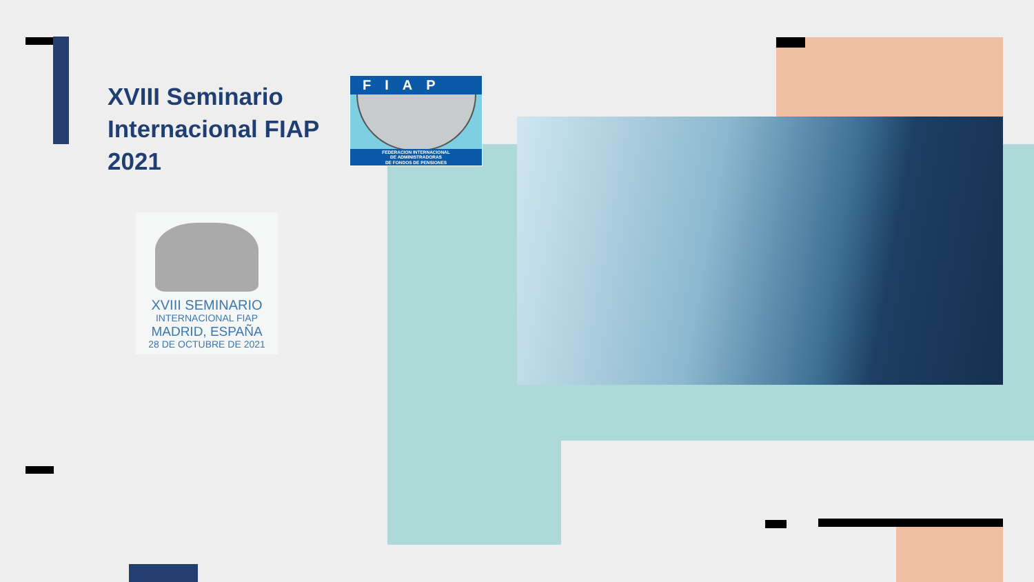XVIII Seminario Internacional FIAP 2021
FIAP
FEDERACION INTERNACIONAL
DE ADMINISTRADORAS
DE FONDOS DE PENSIONES
XVIII SEMINARIO
INTERNACIONAL FIAP
MADRID, ESPAÑA
28 DE OCTUBRE DE 2021